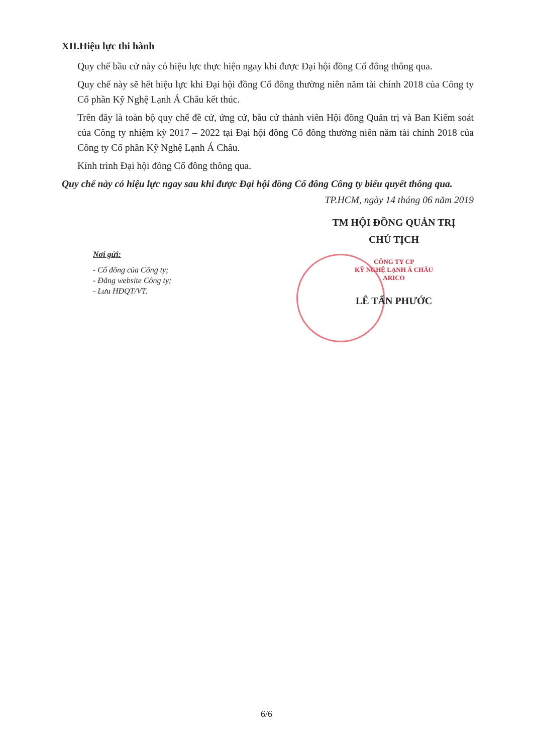XII.Hiệu lực thi hành
Quy chế bầu cử này có hiệu lực thực hiện ngay khi được Đại hội đồng Cổ đông thông qua.
Quy chế này sẽ hết hiệu lực khi Đại hội đồng Cổ đông thường niên năm tài chính 2018 của Công ty Cổ phần Kỹ Nghệ Lạnh Á Châu kết thúc.
Trên đây là toàn bộ quy chế đề cử, ứng cử, bầu cử thành viên Hội đồng Quản trị và Ban Kiểm soát của Công ty nhiệm kỳ 2017 – 2022 tại Đại hội đồng Cổ đông thường niên năm tài chính 2018 của Công ty Cổ phần Kỹ Nghệ Lạnh Á Châu.
Kính trình Đại hội đồng Cổ đông thông qua.
Quy chế này có hiệu lực ngay sau khi được Đại hội đồng Cổ đông Công ty biểu quyết thông qua.
TP.HCM, ngày 14 tháng 06 năm 2019
Nơi gửi:
- Cổ đông của Công ty;
- Đăng website Công ty;
- Lưu HĐQT/VT.
TM HỘI ĐỒNG QUẢN TRỊ
CHỦ TỊCH
CÔNG TY CP
KỸ NGHỆ LẠNH Á CHÂU
ARICO
LÊ TẤN PHƯỚC
6/6